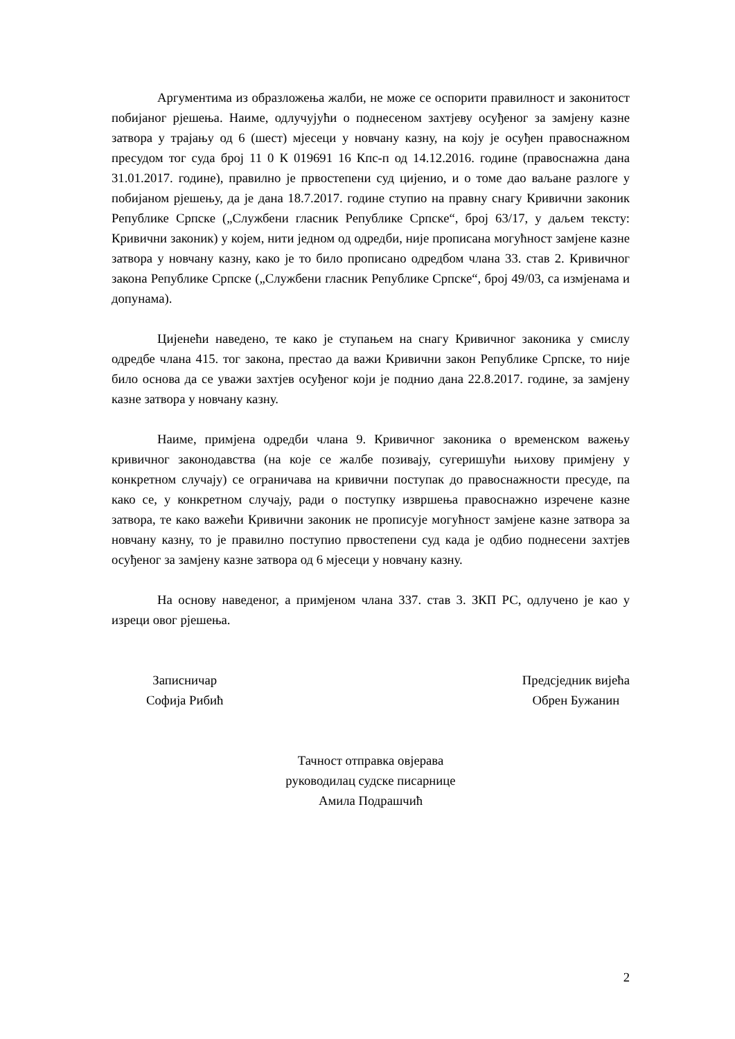Аргументима из образложења жалби, не може се оспорити правилност и законитост побијаног рјешења. Наиме, одлучујући о поднесеном захтјеву осуђеног за замјену казне затвора у трајању од 6 (шест) мјесеци у новчану казну, на коју је осуђен правоснажном пресудом тог суда број 11 0 К 019691 16 Кпс-п од 14.12.2016. године (правоснажна дана 31.01.2017. године), правилно је првостепени суд цијенио, и о томе дао ваљане разлоге у побијаном рјешењу, да је дана 18.7.2017. године ступио на правну снагу Кривични законик Републике Српске („Службени гласник Републике Српске“, број 63/17, у даљем тексту: Кривични законик) у којем, нити једном од одредби, није прописана могућност замјене казне затвора у новчану казну, како је то било прописано одредбом члана 33. став 2. Кривичног закона Републике Српске („Службени гласник Републике Српске“, број 49/03, са измјенама и допунама).
Цијенећи наведено, те како је ступањем на снагу Кривичног законика у смислу одредбе члана 415. тог закона, престао да важи Кривични закон Републике Српске, то није било основа да се уважи захтјев осуђеног који је поднио дана 22.8.2017. године, за замјену казне затвора у новчану казну.
Наиме, примјена одредби члана 9. Кривичног законика о временском важењу кривичног законодавства (на које се жалбе позивају, сугеришући њихову примјену у конкретном случају) се ограничава на кривични поступак до правоснажности пресуде, па како се, у конкретном случају, ради о поступку извршења правоснажно изречене казне затвора, те како важећи Кривични законик не прописује могућност замјене казне затвора за новчану казну, то је правилно поступио првостепени суд када је одбио поднесени захтјев осуђеног за замјену казне затвора од 6 мјесеци у новчану казну.
На основу наведеног, а примјеном члана 337. став 3. ЗКП РС, одлучено је као у изреци овог рјешења.
Записничар
Софија Рибић
Предсједник вијећа
Обрен Бужанин
Тачност отправка овјерава
руководилац судске писарнице
Амила Подрашчић
2